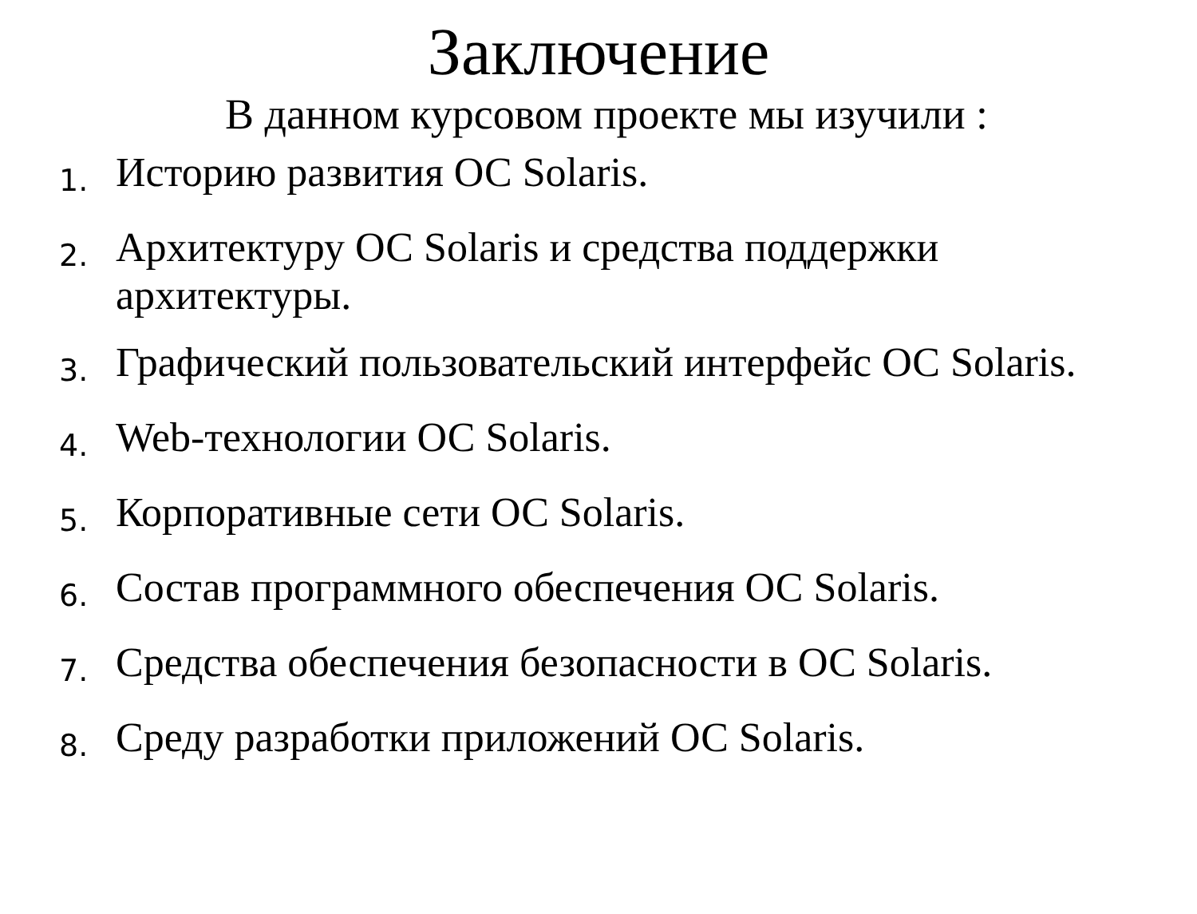Заключение
В данном курсовом проекте мы изучили :
1.
Историю развития ОС Solaris.
2.
Архитектуру ОС Solaris и средства поддержки архитектуры.
3.
Графический пользовательский интерфейс ОС Solaris.
4.
Web-технологии ОС Solaris.
5.
Корпоративные сети ОС Solaris.
6.
Состав программного обеспечения ОС Solaris.
7.
Средства обеспечения безопасности в ОС Solaris.
8.
Среду разработки приложений ОС Solaris.